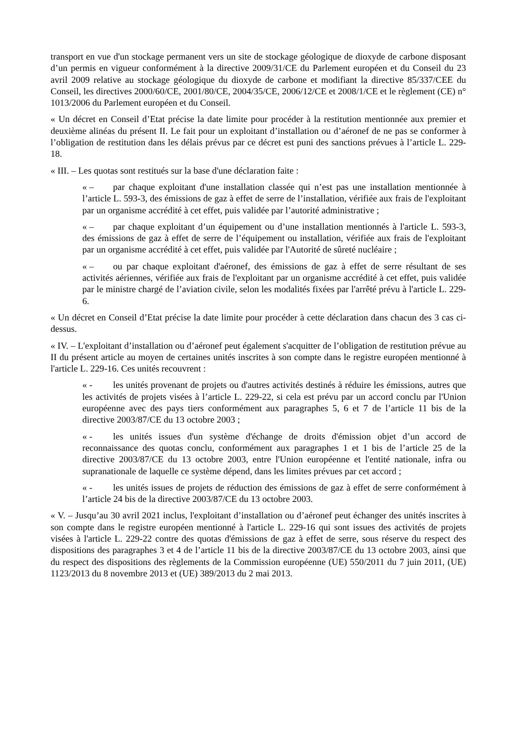transport en vue d'un stockage permanent vers un site de stockage géologique de dioxyde de carbone disposant d’un permis en vigueur conformément à la directive 2009/31/CE du Parlement européen et du Conseil du 23 avril 2009 relative au stockage géologique du dioxyde de carbone et modifiant la directive 85/337/CEE du Conseil, les directives 2000/60/CE, 2001/80/CE, 2004/35/CE, 2006/12/CE et 2008/1/CE et le règlement (CE) n° 1013/2006 du Parlement européen et du Conseil.
« Un décret en Conseil d’Etat précise la date limite pour procéder à la restitution mentionnée aux premier et deuxième alinéas du présent II. Le fait pour un exploitant d’installation ou d’aéronef de ne pas se conformer à l’obligation de restitution dans les délais prévus par ce décret est puni des sanctions prévues à l’article L. 229-18.
« III. – Les quotas sont restitués sur la base d'une déclaration faite :
« – par chaque exploitant d'une installation classée qui n’est pas une installation mentionnée à l’article L. 593-3, des émissions de gaz à effet de serre de l’installation, vérifiée aux frais de l'exploitant par un organisme accrédité à cet effet, puis validée par l’autorité administrative ;
« – par chaque exploitant d’un équipement ou d’une installation mentionnés à l'article L. 593-3, des émissions de gaz à effet de serre de l’équipement ou installation, vérifiée aux frais de l'exploitant par un organisme accrédité à cet effet, puis validée par l'Autorité de sûreté nucléaire ;
« – ou par chaque exploitant d'aéronef, des émissions de gaz à effet de serre résultant de ses activités aériennes, vérifiée aux frais de l'exploitant par un organisme accrédité à cet effet, puis validée par le ministre chargé de l’aviation civile, selon les modalités fixées par l'arrêté prévu à l'article L. 229-6.
« Un décret en Conseil d’Etat précise la date limite pour procéder à cette déclaration dans chacun des 3 cas ci-dessus.
« IV. – L'exploitant d’installation ou d’aéronef peut également s'acquitter de l’obligation de restitution prévue au II du présent article au moyen de certaines unités inscrites à son compte dans le registre européen mentionné à l'article L. 229-16. Ces unités recouvrent :
« - les unités provenant de projets ou d'autres activités destinés à réduire les émissions, autres que les activités de projets visées à l’article L. 229-22, si cela est prévu par un accord conclu par l'Union européenne avec des pays tiers conformément aux paragraphes 5, 6 et 7 de l’article 11 bis de la directive 2003/87/CE du 13 octobre 2003 ;
« - les unités issues d'un système d'échange de droits d'émission objet d’un accord de reconnaissance des quotas conclu, conformément aux paragraphes 1 et 1 bis de l’article 25 de la directive 2003/87/CE du 13 octobre 2003, entre l'Union européenne et l'entité nationale, infra ou supranationale de laquelle ce système dépend, dans les limites prévues par cet accord ;
« - les unités issues de projets de réduction des émissions de gaz à effet de serre conformément à l’article 24 bis de la directive 2003/87/CE du 13 octobre 2003.
« V. – Jusqu’au 30 avril 2021 inclus, l'exploitant d’installation ou d’aéronef peut échanger des unités inscrites à son compte dans le registre européen mentionné à l'article L. 229-16 qui sont issues des activités de projets visées à l'article L. 229-22 contre des quotas d'émissions de gaz à effet de serre, sous réserve du respect des dispositions des paragraphes 3 et 4 de l’article 11 bis de la directive 2003/87/CE du 13 octobre 2003, ainsi que du respect des dispositions des règlements de la Commission européenne (UE) 550/2011 du 7 juin 2011, (UE) 1123/2013 du 8 novembre 2013 et (UE) 389/2013 du 2 mai 2013.